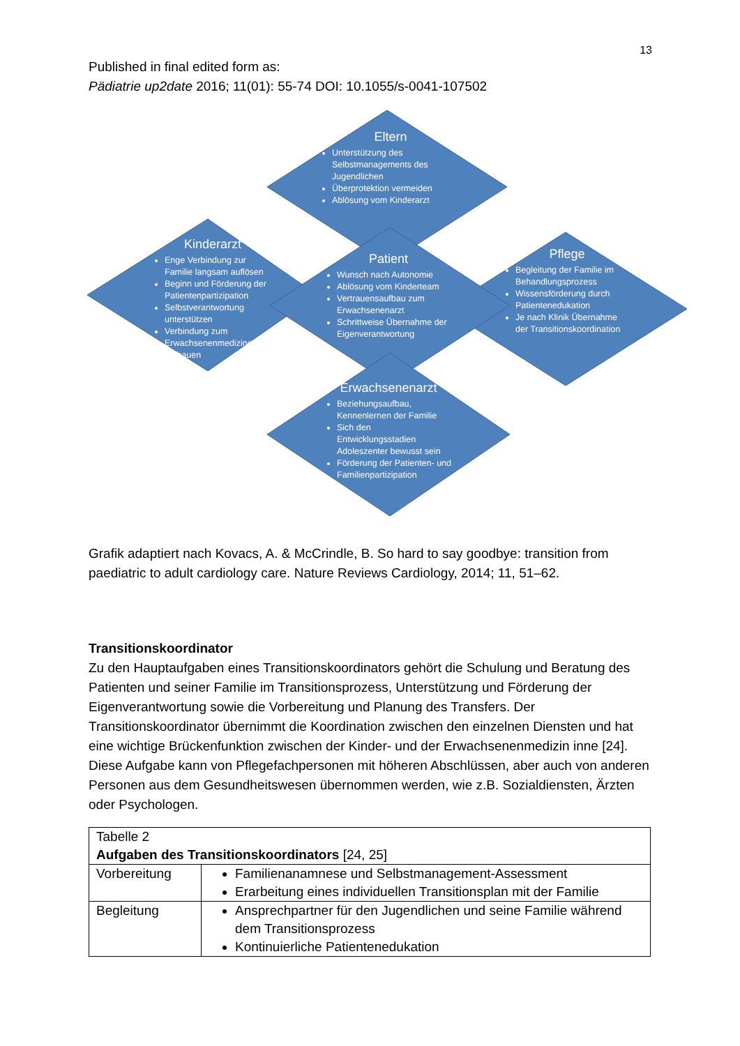13
Published in final edited form as:
Pädiatrie up2date 2016; 11(01): 55-74 DOI: 10.1055/s-0041-107502
Eltern
Unterstützung des Selbstmanagements des Jugendlichen
Überprotektion vermeiden
Ablösung vom Kinderarzt
Kinderarzt
Enge Verbindung zur Familie langsam auflösen
Beginn und Förderung der Patientenpartizipation
Selbstverantwortung unterstützen
Verbindung zum Erwachsenenmediziner aufbauen
Patient
Wunsch nach Autonomie
Ablösung vom Kinderteam
Vertrauensaufbau zum Erwachsenenarzt
Schrittweise Übernahme der Eigenverantwortung
Pflege
Begleitung der Familie im Behandlungsprozess
Wissensförderung durch Patientenedukation
Je nach Klinik Übernahme der Transitionskoordination
Erwachsenenarzt
Beziehungsaufbau, Kennenlernen der Familie
Sich den Entwicklungsstadien Adoleszenter bewusst sein
Förderung der Patienten- und Familienpartizipation
Grafik adaptiert nach Kovacs, A. & McCrindle, B. So hard to say goodbye: transition from paediatric to adult cardiology care. Nature Reviews Cardiology, 2014; 11, 51–62.
Transitionskoordinator
Zu den Hauptaufgaben eines Transitionskoordinators gehört die Schulung und Beratung des Patienten und seiner Familie im Transitionsprozess, Unterstützung und Förderung der Eigenverantwortung sowie die Vorbereitung und Planung des Transfers. Der Transitionskoordinator übernimmt die Koordination zwischen den einzelnen Diensten und hat eine wichtige Brückenfunktion zwischen der Kinder- und der Erwachsenenmedizin inne [24]. Diese Aufgabe kann von Pflegefachpersonen mit höheren Abschlüssen, aber auch von anderen Personen aus dem Gesundheitswesen übernommen werden, wie z.B. Sozialdiensten, Ärzten oder Psychologen.
| Tabelle 2 Aufgaben des Transitionskoordinators [24, 25] | |
| Vorbereitung | Familienanamnese und Selbstmanagement-Assessment Erarbeitung eines individuellen Transitionsplan mit der Familie |
| Begleitung | Ansprechpartner für den Jugendlichen und seine Familie während dem Transitionsprozess Kontinuierliche Patientenedukation |